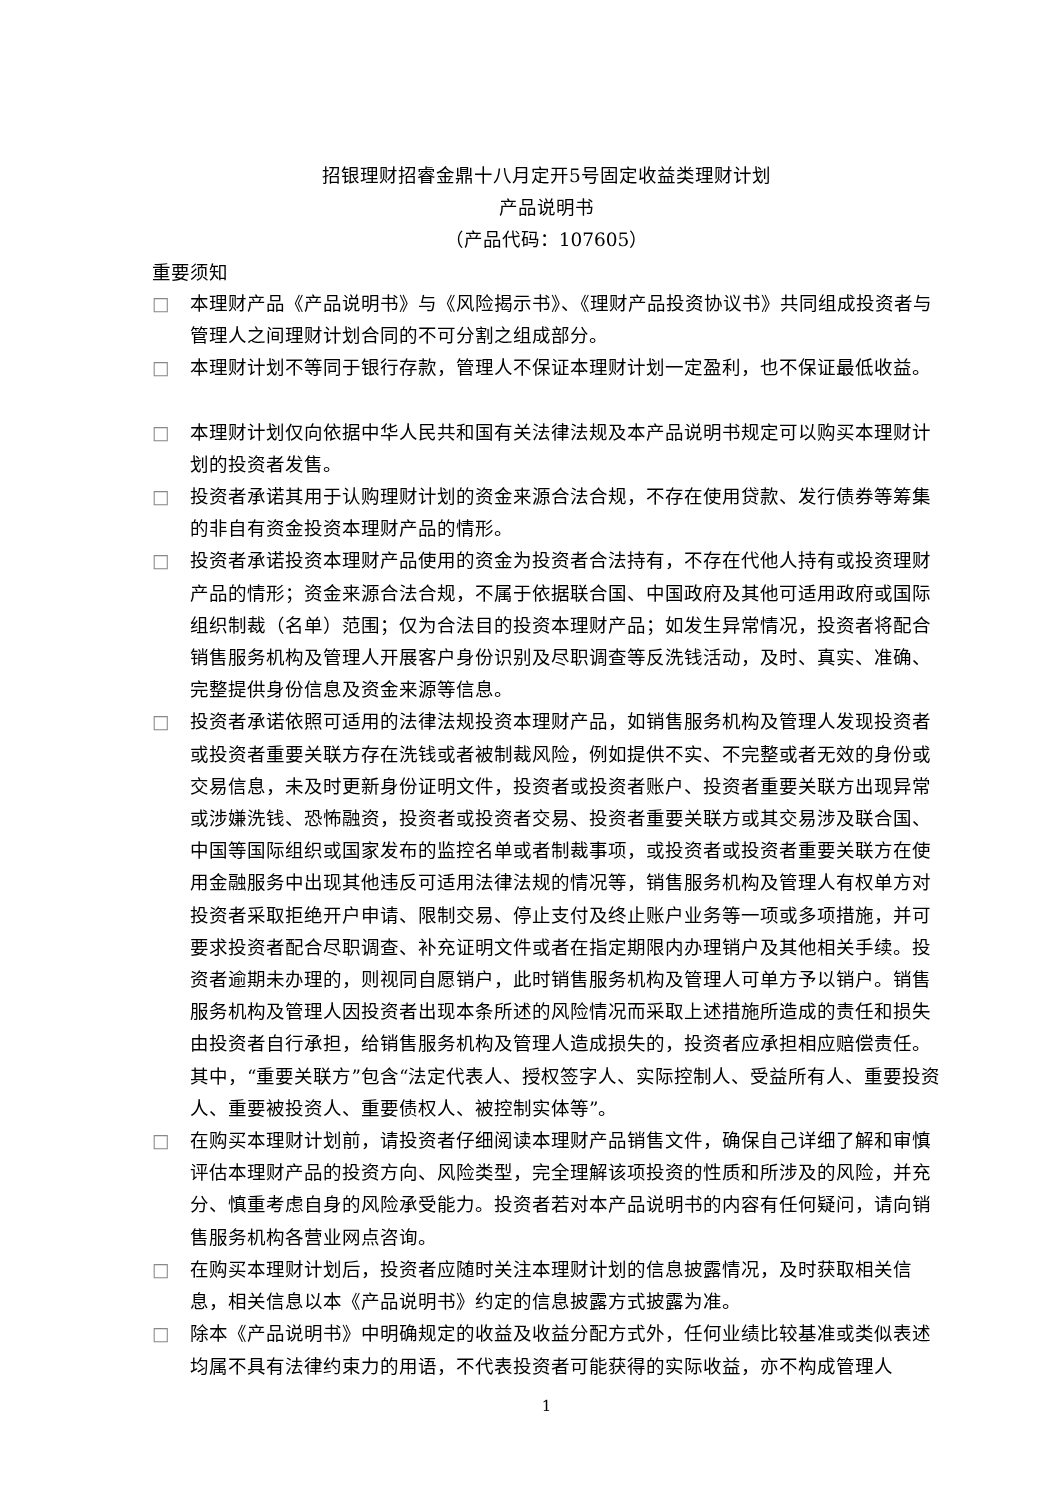招银理财招睿金鼎十八月定开5号固定收益类理财计划
产品说明书
（产品代码：107605）
重要须知
□ 本理财产品《产品说明书》与《风险揭示书》、《理财产品投资协议书》共同组成投资者与管理人之间理财计划合同的不可分割之组成部分。
□ 本理财计划不等同于银行存款，管理人不保证本理财计划一定盈利，也不保证最低收益。
□ 本理财计划仅向依据中华人民共和国有关法律法规及本产品说明书规定可以购买本理财计划的投资者发售。
□ 投资者承诺其用于认购理财计划的资金来源合法合规，不存在使用贷款、发行债券等筹集的非自有资金投资本理财产品的情形。
□ 投资者承诺投资本理财产品使用的资金为投资者合法持有，不存在代他人持有或投资理财产品的情形；资金来源合法合规，不属于依据联合国、中国政府及其他可适用政府或国际组织制裁（名单）范围；仅为合法目的投资本理财产品；如发生异常情况，投资者将配合销售服务机构及管理人开展客户身份识别及尽职调查等反洗钱活动，及时、真实、准确、完整提供身份信息及资金来源等信息。
□ 投资者承诺依照可适用的法律法规投资本理财产品，如销售服务机构及管理人发现投资者或投资者重要关联方存在洗钱或者被制裁风险，例如提供不实、不完整或者无效的身份或交易信息，未及时更新身份证明文件，投资者或投资者账户、投资者重要关联方出现异常或涉嫌洗钱、恐怖融资，投资者或投资者交易、投资者重要关联方或其交易涉及联合国、中国等国际组织或国家发布的监控名单或者制裁事项，或投资者或投资者重要关联方在使用金融服务中出现其他违反可适用法律法规的情况等，销售服务机构及管理人有权单方对投资者采取拒绝开户申请、限制交易、停止支付及终止账户业务等一项或多项措施，并可要求投资者配合尽职调查、补充证明文件或者在指定期限内办理销户及其他相关手续。投资者逾期未办理的，则视同自愿销户，此时销售服务机构及管理人可单方予以销户。销售服务机构及管理人因投资者出现本条所述的风险情况而采取上述措施所造成的责任和损失由投资者自行承担，给销售服务机构及管理人造成损失的，投资者应承担相应赔偿责任。其中，“重要关联方”包含“法定代表人、授权签字人、实际控制人、受益所有人、重要投资人、重要被投资人、重要债权人、被控制实体等”。
□ 在购买本理财计划前，请投资者仔细阅读本理财产品销售文件，确保自己详细了解和审慎评估本理财产品的投资方向、风险类型，完全理解该项投资的性质和所涉及的风险，并充分、慎重考虑自身的风险承受能力。投资者若对本产品说明书的内容有任何疑问，请向销售服务机构各营业网点咨询。
□ 在购买本理财计划后，投资者应随时关注本理财计划的信息披露情况，及时获取相关信息，相关信息以本《产品说明书》约定的信息披露方式披露为准。
□ 除本《产品说明书》中明确规定的收益及收益分配方式外，任何业绩比较基准或类似表述均属不具有法律约束力的用语，不代表投资者可能获得的实际收益，亦不构成管理人
1